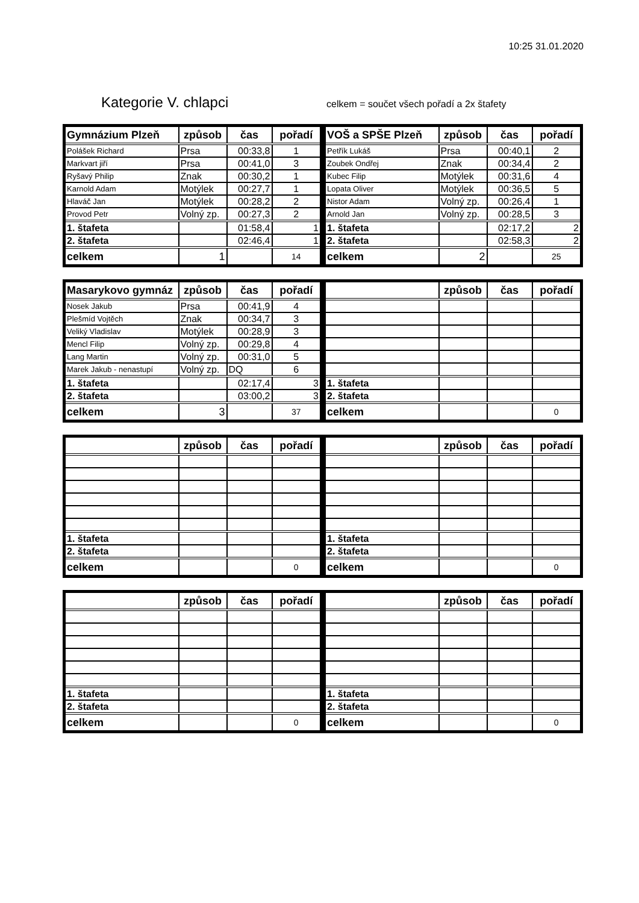10:25 31.01.2020
Kategorie V. chlapci
celkem = součet všech pořadí a 2x štafety
| Gymnázium Plzeň | způsob | čas | pořadí |
| --- | --- | --- | --- |
| Polášek Richard | Prsa | 00:33,8 | 1 |
| Markvart jiří | Prsa | 00:41,0 | 3 |
| Ryšavý Philip | Znak | 00:30,2 | 1 |
| Karnold Adam | Motýlek | 00:27,7 | 1 |
| Hlaváč Jan | Motýlek | 00:28,2 | 2 |
| Provod Petr | Volný zp. | 00:27,3 | 2 |
| 1. štafeta | | 01:58,4 | 1 |
| 2. štafeta | | 02:46,4 | 1 |
| celkem | 1 | | 14 |
| VOŠ a SPŠE Plzeň | způsob | čas | pořadí |
| --- | --- | --- | --- |
| Petřík Lukáš | Prsa | 00:40,1 | 2 |
| Zoubek Ondřej | Znak | 00:34,4 | 2 |
| Kubec Filip | Motýlek | 00:31,6 | 4 |
| Lopata Oliver | Motýlek | 00:36,5 | 5 |
| Nistor Adam | Volný zp. | 00:26,4 | 1 |
| Arnold Jan | Volný zp. | 00:28,5 | 3 |
| 1. štafeta | | 02:17,2 | 2 |
| 2. štafeta | | 02:58,3 | 2 |
| celkem | 2 | | 25 |
| Masarykovo gymnáz | způsob | čas | pořadí |
| --- | --- | --- | --- |
| Nosek Jakub | Prsa | 00:41,9 | 4 |
| Plešmíd Vojtěch | Znak | 00:34,7 | 3 |
| Veliký Vladislav | Motýlek | 00:28,9 | 3 |
| Mencl Filip | Volný zp. | 00:29,8 | 4 |
| Lang Martin | Volný zp. | 00:31,0 | 5 |
| Marek Jakub - nenastupí | Volný zp. | DQ | 6 |
| 1. štafeta | | 02:17,4 | 3 |
| 2. štafeta | | 03:00,2 | 3 |
| celkem | 3 | | 37 |
| | způsob | čas | pořadí |
| --- | --- | --- | --- |
| 1. štafeta | | | |
| 2. štafeta | | | |
| celkem | | | 0 |
| | způsob | čas | pořadí |
| --- | --- | --- | --- |
| 1. štafeta | | | |
| 2. štafeta | | | |
| celkem | | | 0 |
| | způsob | čas | pořadí |
| --- | --- | --- | --- |
| 1. štafeta | | | |
| 2. štafeta | | | |
| celkem | | | 0 |
| | způsob | čas | pořadí |
| --- | --- | --- | --- |
| 1. štafeta | | | |
| 2. štafeta | | | |
| celkem | | | 0 |
| | způsob | čas | pořadí |
| --- | --- | --- | --- |
| 1. štafeta | | | |
| 2. štafeta | | | |
| celkem | | | 0 |